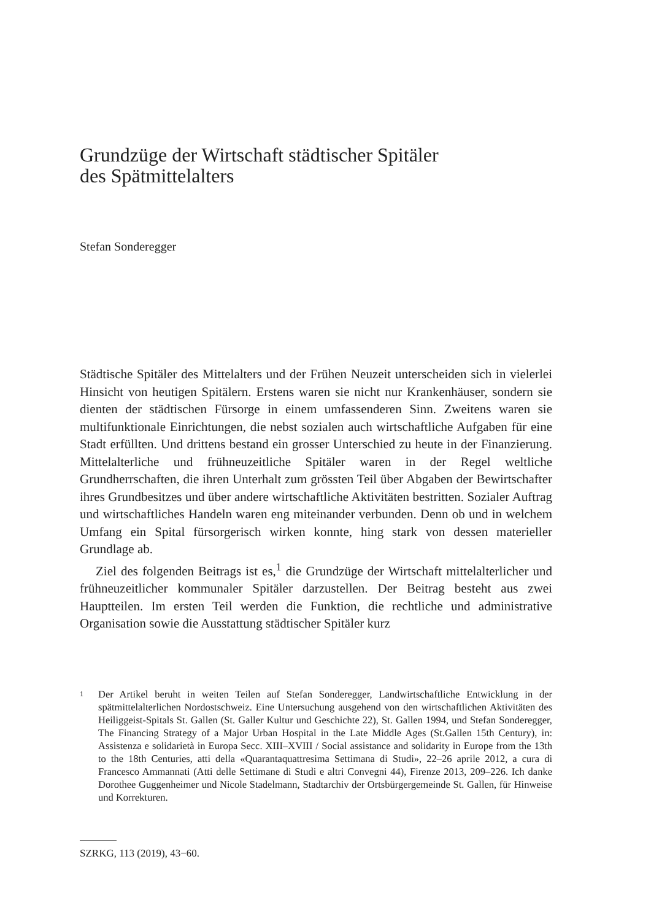Grundzüge der Wirtschaft städtischer Spitäler
des Spätmittelalters
Stefan Sonderegger
Städtische Spitäler des Mittelalters und der Frühen Neuzeit unterscheiden sich in vielerlei Hinsicht von heutigen Spitälern. Erstens waren sie nicht nur Krankenhäuser, sondern sie dienten der städtischen Fürsorge in einem umfassenderen Sinn. Zweitens waren sie multifunktionale Einrichtungen, die nebst sozialen auch wirtschaftliche Aufgaben für eine Stadt erfüllten. Und drittens bestand ein grosser Unterschied zu heute in der Finanzierung. Mittelalterliche und frühneuzeitliche Spitäler waren in der Regel weltliche Grundherrschaften, die ihren Unterhalt zum grössten Teil über Abgaben der Bewirtschafter ihres Grundbesitzes und über andere wirtschaftliche Aktivitäten bestritten. Sozialer Auftrag und wirtschaftliches Handeln waren eng miteinander verbunden. Denn ob und in welchem Umfang ein Spital fürsorgerisch wirken konnte, hing stark von dessen materieller Grundlage ab.
Ziel des folgenden Beitrags ist es,<sup>1</sup> die Grundzüge der Wirtschaft mittelalterlicher und frühneuzeitlicher kommunaler Spitäler darzustellen. Der Beitrag besteht aus zwei Hauptteilen. Im ersten Teil werden die Funktion, die rechtliche und administrative Organisation sowie die Ausstattung städtischer Spitäler kurz
1 Der Artikel beruht in weiten Teilen auf Stefan Sonderegger, Landwirtschaftliche Entwicklung in der spätmittelalterlichen Nordostschweiz. Eine Untersuchung ausgehend von den wirtschaftlichen Aktivitäten des Heiliggeist-Spitals St. Gallen (St. Galler Kultur und Geschichte 22), St. Gallen 1994, und Stefan Sonderegger, The Financing Strategy of a Major Urban Hospital in the Late Middle Ages (St.Gallen 15th Century), in: Assistenza e solidarietà in Europa Secc. XIII–XVIII / Social assistance and solidarity in Europe from the 13th to the 18th Centuries, atti della «Quarantaquattresima Settimana di Studi», 22–26 aprile 2012, a cura di Francesco Ammannati (Atti delle Settimane di Studi e altri Convegni 44), Firenze 2013, 209–226. Ich danke Dorothee Guggenheimer und Nicole Stadelmann, Stadtarchiv der Ortsbürgergemeinde St. Gallen, für Hinweise und Korrekturen.
SZRKG, 113 (2019), 43−60.